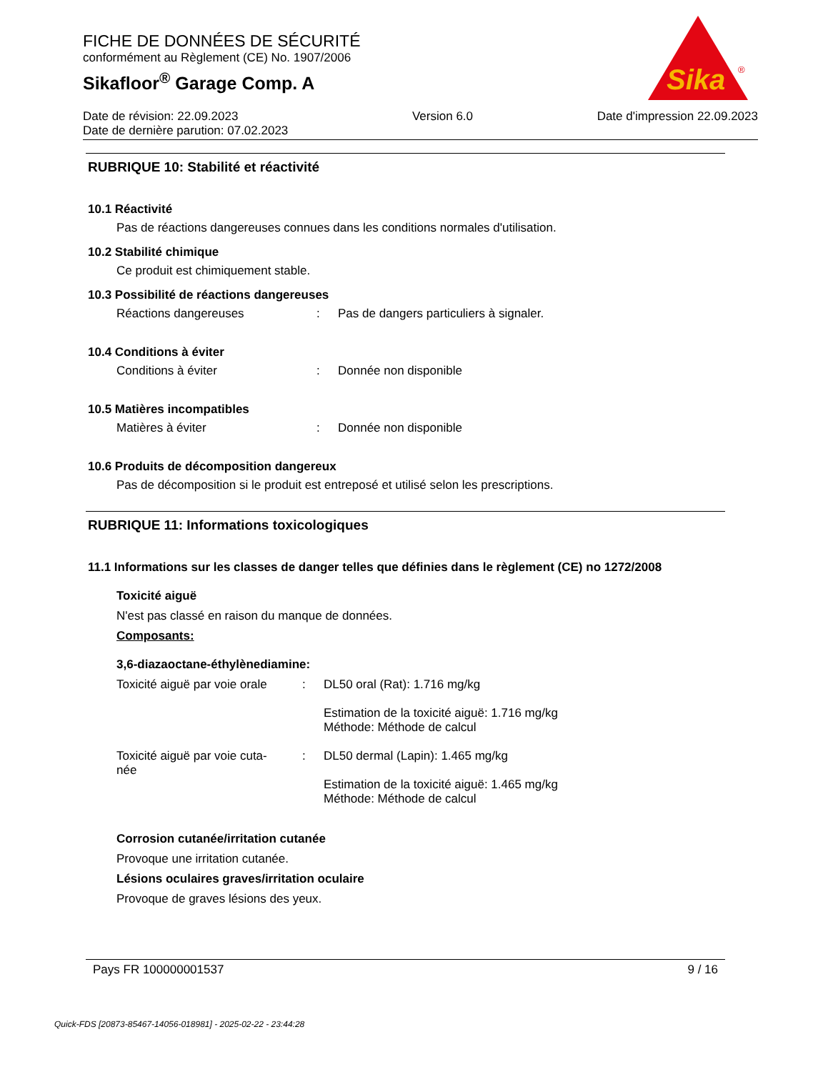FICHE DE DONNÉES DE SÉCURITÉ
conformément au Règlement (CE) No. 1907/2006
Sikafloor<sup>®</sup> Garage Comp. A
Date de révision: 22.09.2023
Date de dernière parution: 07.02.2023
Version 6.0 Date d'impression 22.09.2023
Sika
®
RUBRIQUE 10: Stabilité et réactivité
10.1 Réactivité
Pas de réactions dangereuses connues dans les conditions normales d'utilisation.
10.2 Stabilité chimique
Ce produit est chimiquement stable.
10.3 Possibilité de réactions dangereuses
Réactions dangereuses : Pas de dangers particuliers à signaler.
10.4 Conditions à éviter
Conditions à éviter : Donnée non disponible
10.5 Matières incompatibles
Matières à éviter : Donnée non disponible
10.6 Produits de décomposition dangereux
Pas de décomposition si le produit est entreposé et utilisé selon les prescriptions.
RUBRIQUE 11: Informations toxicologiques
11.1 Informations sur les classes de danger telles que définies dans le règlement (CE) no 1272/2008
Toxicité aiguë
N'est pas classé en raison du manque de données.
Composants:
3,6-diazaoctane-éthylènediamine:
Toxicité aiguë par voie orale
: DL50 oral (Rat): 1.716 mg/kg
Estimation de la toxicité aiguë: 1.716 mg/kg
Méthode: Méthode de calcul
Toxicité aiguë par voie cuta-
née
: DL50 dermal (Lapin): 1.465 mg/kg
Estimation de la toxicité aiguë: 1.465 mg/kg
Méthode: Méthode de calcul
Corrosion cutanée/irritation cutanée
Provoque une irritation cutanée.
Lésions oculaires graves/irritation oculaire
Provoque de graves lésions des yeux.
Pays FR 100000001537 9 / 16
Quick-FDS [20873-85467-14056-018981] - 2025-02-22 - 23:44:28